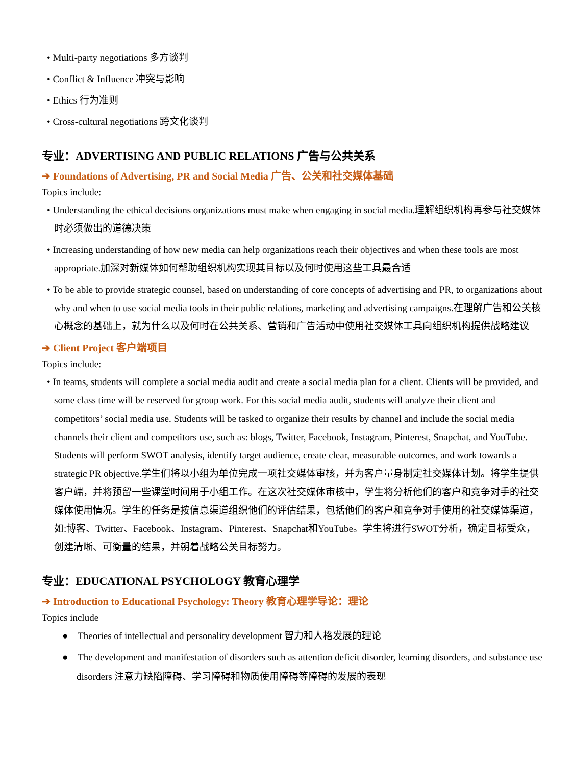• Multi-party negotiations 多方谈判
• Conflict & Influence 冲突与影响
• Ethics 行为准则
• Cross-cultural negotiations 跨文化谈判
专业：ADVERTISING AND PUBLIC RELATIONS 广告与公共关系
➔ Foundations of Advertising, PR and Social Media 广告、公关和社交媒体基础
Topics include:
• Understanding the ethical decisions organizations must make when engaging in social media.理解组织机构再参与社交媒体时必须做出的道德决策
• Increasing understanding of how new media can help organizations reach their objectives and when these tools are most appropriate.加深对新媒体如何帮助组织机构实现其目标以及何时使用这些工具最合适
• To be able to provide strategic counsel, based on understanding of core concepts of advertising and PR, to organizations about why and when to use social media tools in their public relations, marketing and advertising campaigns.在理解广告和公关核心概念的基础上，就为什么以及何时在公共关系、营销和广告活动中使用社交媒体工具向组织机构提供战略建议
➔ Client Project 客户端项目
Topics include:
• In teams, students will complete a social media audit and create a social media plan for a client. Clients will be provided, and some class time will be reserved for group work. For this social media audit, students will analyze their client and competitors’ social media use. Students will be tasked to organize their results by channel and include the social media channels their client and competitors use, such as: blogs, Twitter, Facebook, Instagram, Pinterest, Snapchat, and YouTube. Students will perform SWOT analysis, identify target audience, create clear, measurable outcomes, and work towards a strategic PR objective.学生们将以小组为单位完成一项社交媒体审核，并为客户量身制定社交媒体计划。将学生提供客户端，并将预留一些课堂时间用于小组工作。在这次社交媒体审核中，学生将分析他们的客户和竞争对手的社交媒体使用情况。学生的任务是按信息渠道组织他们的评估结果，包括他们的客户和竞争对手使用的社交媒体渠道，如:博客、Twitter、Facebook、Instagram、Pinterest、Snapchat和YouTube。学生将进行SWOT分析，确定目标受众，创建清晰、可衡量的结果，并朝着战略公关目标努力。
专业：EDUCATIONAL PSYCHOLOGY 教育心理学
➔ Introduction to Educational Psychology: Theory 教育心理学导论：理论
Topics include
● Theories of intellectual and personality development 智力和人格发展的理论
● The development and manifestation of disorders such as attention deficit disorder, learning disorders, and substance use disorders 注意力缺陷障碍、学习障碍和物质使用障碍等障碍的发展的表现